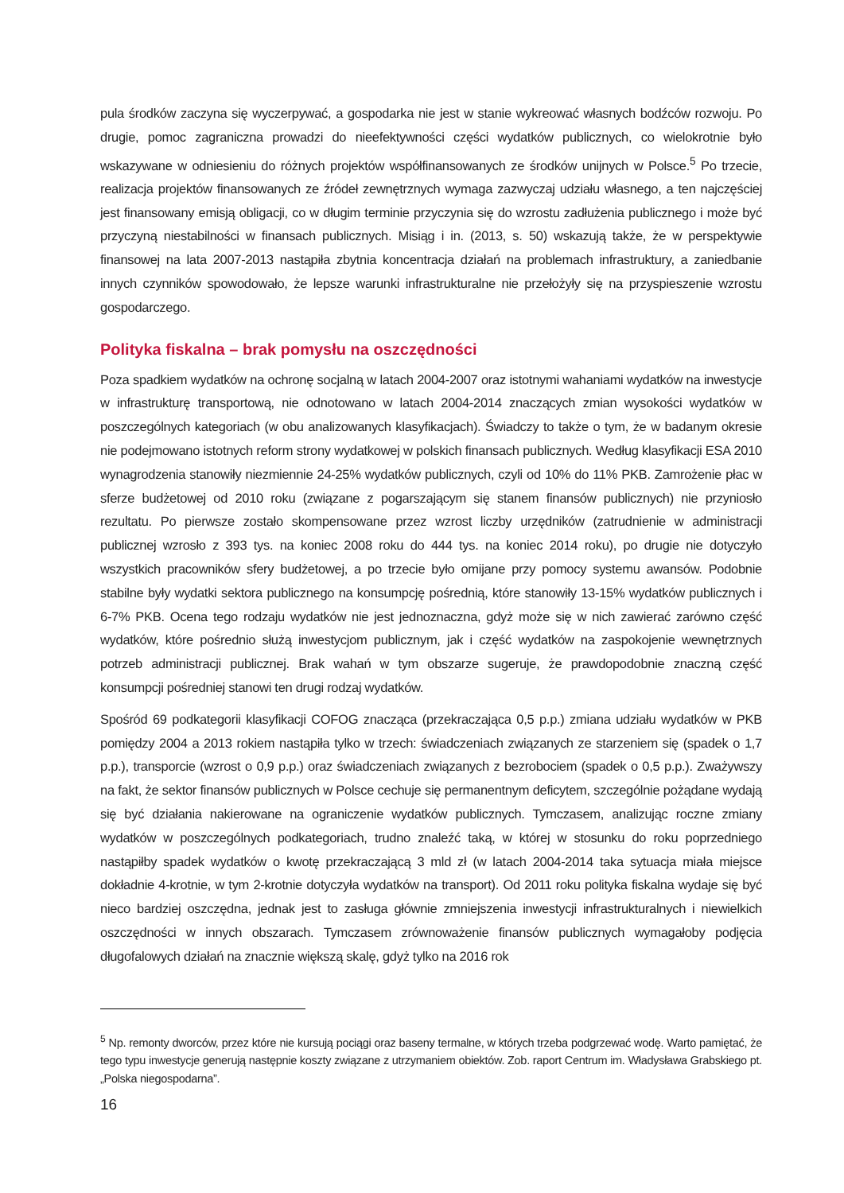pula środków zaczyna się wyczerpywać, a gospodarka nie jest w stanie wykreować własnych bodźców rozwoju. Po drugie, pomoc zagraniczna prowadzi do nieefektywności części wydatków publicznych, co wielokrotnie było wskazywane w odniesieniu do różnych projektów współfinansowanych ze środków unijnych w Polsce.<sup>5</sup> Po trzecie, realizacja projektów finansowanych ze źródeł zewnętrznych wymaga zazwyczaj udziału własnego, a ten najczęściej jest finansowany emisją obligacji, co w długim terminie przyczynia się do wzrostu zadłużenia publicznego i może być przyczyną niestabilności w finansach publicznych. Misiąg i in. (2013, s. 50) wskazują także, że w perspektywie finansowej na lata 2007-2013 nastąpiła zbytnia koncentracja działań na problemach infrastruktury, a zaniedbanie innych czynników spowodowało, że lepsze warunki infrastrukturalne nie przełożyły się na przyspieszenie wzrostu gospodarczego.
Polityka fiskalna – brak pomysłu na oszczędności
Poza spadkiem wydatków na ochronę socjalną w latach 2004-2007 oraz istotnymi wahaniami wydatków na inwestycje w infrastrukturę transportową, nie odnotowano w latach 2004-2014 znaczących zmian wysokości wydatków w poszczególnych kategoriach (w obu analizowanych klasyfikacjach). Świadczy to także o tym, że w badanym okresie nie podejmowano istotnych reform strony wydatkowej w polskich finansach publicznych. Według klasyfikacji ESA 2010 wynagrodzenia stanowiły niezmiennie 24-25% wydatków publicznych, czyli od 10% do 11% PKB. Zamrożenie płac w sferze budżetowej od 2010 roku (związane z pogarszającym się stanem finansów publicznych) nie przyniosło rezultatu. Po pierwsze zostało skompensowane przez wzrost liczby urzędników (zatrudnienie w administracji publicznej wzrosło z 393 tys. na koniec 2008 roku do 444 tys. na koniec 2014 roku), po drugie nie dotyczyło wszystkich pracowników sfery budżetowej, a po trzecie było omijane przy pomocy systemu awansów. Podobnie stabilne były wydatki sektora publicznego na konsumpcję pośrednią, które stanowiły 13-15% wydatków publicznych i 6-7% PKB. Ocena tego rodzaju wydatków nie jest jednoznaczna, gdyż może się w nich zawierać zarówno część wydatków, które pośrednio służą inwestycjom publicznym, jak i część wydatków na zaspokojenie wewnętrznych potrzeb administracji publicznej. Brak wahań w tym obszarze sugeruje, że prawdopodobnie znaczną część konsumpcji pośredniej stanowi ten drugi rodzaj wydatków.
Spośród 69 podkategorii klasyfikacji COFOG znacząca (przekraczająca 0,5 p.p.) zmiana udziału wydatków w PKB pomiędzy 2004 a 2013 rokiem nastąpiła tylko w trzech: świadczeniach związanych ze starzeniem się (spadek o 1,7 p.p.), transporcie (wzrost o 0,9 p.p.) oraz świadczeniach związanych z bezrobociem (spadek o 0,5 p.p.). Zważywszy na fakt, że sektor finansów publicznych w Polsce cechuje się permanentnym deficytem, szczególnie pożądane wydają się być działania nakierowane na ograniczenie wydatków publicznych. Tymczasem, analizując roczne zmiany wydatków w poszczególnych podkategoriach, trudno znaleźć taką, w której w stosunku do roku poprzedniego nastąpiłby spadek wydatków o kwotę przekraczającą 3 mld zł (w latach 2004-2014 taka sytuacja miała miejsce dokładnie 4-krotnie, w tym 2-krotnie dotyczyła wydatków na transport). Od 2011 roku polityka fiskalna wydaje się być nieco bardziej oszczędna, jednak jest to zasługa głównie zmniejszenia inwestycji infrastrukturalnych i niewielkich oszczędności w innych obszarach. Tymczasem zrównoważenie finansów publicznych wymagałoby podjęcia długofalowych działań na znacznie większą skalę, gdyż tylko na 2016 rok
<sup>5</sup> Np. remonty dworców, przez które nie kursują pociągi oraz baseny termalne, w których trzeba podgrzewać wodę. Warto pamiętać, że tego typu inwestycje generują następnie koszty związane z utrzymaniem obiektów. Zob. raport Centrum im. Władysława Grabskiego pt. „Polska niegospodarna”.
16